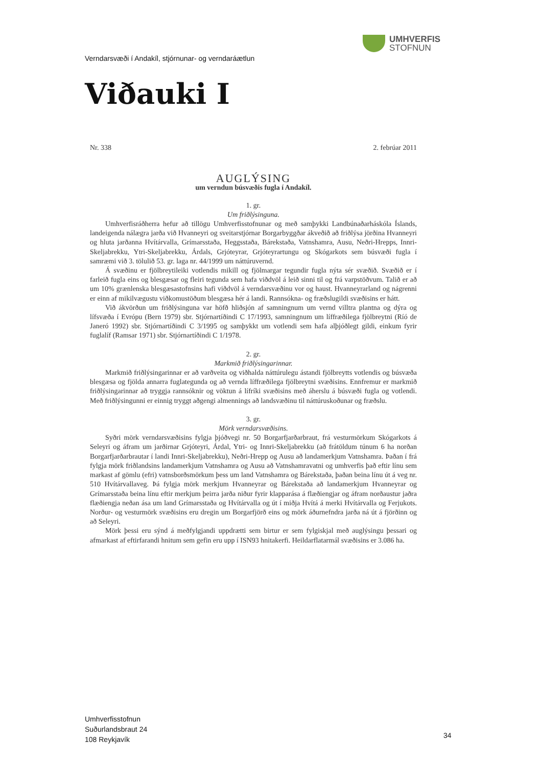UMHVERFIS
STOFNUN
Verndarsvæði í Andakíl, stjórnunar- og verndaráætlun
Viðauki I
Nr. 338 2. febrúar 2011
AUGLÝSING
um verndun búsvæðis fugla í Andakíl.
1. gr.
Um friðlýsinguna.
Umhverfisráðherra hefur að tillögu Umhverfisstofnunar og með samþykki Landbúnaðarháskóla Íslands, landeigenda nálægra jarða við Hvanneyri og sveitarstjórnar Borgarbyggðar ákveðið að friðlýsa jörðina Hvanneyri og hluta jarðanna Hvítárvalla, Grímarsstaða, Heggsstaða, Bárekstaða, Vatnshamra, Ausu, Neðri-Hrepps, Innri-Skeljabrekku, Ytri-Skeljabrekku, Árdals, Grjóteyrar, Grjóteyrartungu og Skógarkots sem búsvæði fugla í samræmi við 3. tölulið 53. gr. laga nr. 44/1999 um náttúruvernd.
Á svæðinu er fjölbreytileiki votlendis mikill og fjölmargar tegundir fugla nýta sér svæðið. Svæðið er í farleið fugla eins og blesgæsar og fleiri tegunda sem hafa viðdvöl á leið sinni til og frá varpstöðvum. Talið er að um 10% grænlenska blesgæsastofnsins hafi viðdvöl á verndarsvæðinu vor og haust. Hvanneyrarland og nágrenni er einn af mikilvægustu viðkomustöðum blesgæsa hér á landi. Rannsókna- og fræðslugildi svæðisins er hátt.
Við ákvörðun um friðlýsinguna var höfð hliðsjón af samningnum um vernd villtra plantna og dýra og lífsvæða í Evrópu (Bern 1979) sbr. Stjórnartíðindi C 17/1993, samningnum um líffræðilega fjölbreytni (Ríó de Janeró 1992) sbr. Stjórnartíðindi C 3/1995 og samþykkt um votlendi sem hafa alþjóðlegt gildi, einkum fyrir fuglalíf (Ramsar 1971) sbr. Stjórnartíðindi C 1/1978.
2. gr.
Markmið friðlýsingarinnar.
Markmið friðlýsingarinnar er að varðveita og viðhalda náttúrulegu ástandi fjölbreytts votlendis og búsvæða blesgæsa og fjölda annarra fuglategunda og að vernda líffræðilega fjölbreytni svæðisins. Ennfremur er markmið friðlýsingarinnar að tryggja rannsóknir og vöktun á lífríki svæðisins með áherslu á búsvæði fugla og votlendi. Með friðlýsingunni er einnig tryggt aðgengi almennings að landsvæðinu til náttúruskoðunar og fræðslu.
3. gr.
Mörk verndarsvæðisins.
Syðri mörk verndarsvæðisins fylgja þjóðvegi nr. 50 Borgarfjarðarbraut, frá vesturmörkum Skógarkots á Seleyri og áfram um jarðirnar Grjóteyri, Árdal, Ytri- og Innri-Skeljabrekku (að frátöldum túnum 6 ha norðan Borgarfjarðarbrautar í landi Innri-Skeljabrekku), Neðri-Hrepp og Ausu að landamerkjum Vatnshamra. Þaðan í frá fylgja mörk friðlandsins landamerkjum Vatnshamra og Ausu að Vatnshamravatni og umhverfis það eftir línu sem markast af gömlu (efri) vatnsborðsmörkum þess um land Vatnshamra og Bárekstaða, þaðan beina línu út á veg nr. 510 Hvítárvallaveg. Þá fylgja mörk merkjum Hvanneyrar og Bárekstaða að landamerkjum Hvanneyrar og Grímarsstaða beina línu eftir merkjum þeirra jarða niður fyrir klapparása á flæðiengjar og áfram norðaustur jaðra flæðiengja neðan ása um land Grímarsstaða og Hvítárvalla og út í miðja Hvítá á merki Hvítárvalla og Ferjukots. Norður- og vesturmörk svæðisins eru dregin um Borgarfjörð eins og mörk áðurnefndra jarða ná út á fjörðinn og að Seleyri.
Mörk þessi eru sýnd á meðfylgjandi uppdrætti sem birtur er sem fylgiskjal með auglýsingu þessari og afmarkast af eftirfarandi hnitum sem gefin eru upp í ISN93 hnitakerfi. Heildarflatarmál svæðisins er 3.086 ha.
Umhverfisstofnun
Suðurlandsbraut 24
108 Reykjavík
34